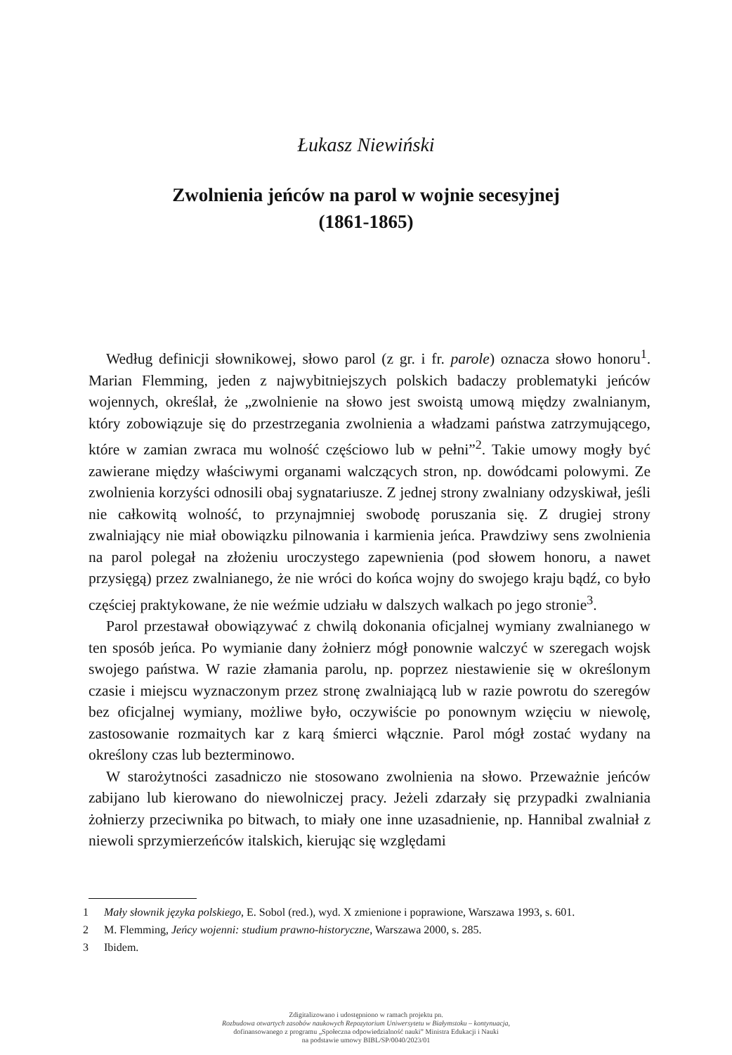Łukasz Niewiński
Zwolnienia jeńców na parol w wojnie secesyjnej
(1861-1865)
Według definicji słownikowej, słowo parol (z gr. i fr. parole) oznacza słowo honoru<sup>1</sup>. Marian Flemming, jeden z najwybitniejszych polskich badaczy problematyki jeńców wojennych, określał, że „zwolnienie na słowo jest swoistą umową między zwalnianym, który zobowiązuje się do przestrzegania zwolnienia a władzami państwa zatrzymującego, które w zamian zwraca mu wolność częściowo lub w pełni”<sup>2</sup>. Takie umowy mogły być zawierane między właściwymi organami walczących stron, np. dowódcami polowymi. Ze zwolnienia korzyści odnosili obaj sygnatariusze. Z jednej strony zwalniany odzyskiwał, jeśli nie całkowitą wolność, to przynajmniej swobodę poruszania się. Z drugiej strony zwalniający nie miał obowiązku pilnowania i karmienia jeńca. Prawdziwy sens zwolnienia na parol polegał na złożeniu uroczystego zapewnienia (pod słowem honoru, a nawet przysięgą) przez zwalnianego, że nie wróci do końca wojny do swojego kraju bądź, co było częściej praktykowane, że nie weźmie udziału w dalszych walkach po jego stronie<sup>3</sup>.
Parol przestawał obowiązywać z chwilą dokonania oficjalnej wymiany zwalnianego w ten sposób jeńca. Po wymianie dany żołnierz mógł ponownie walczyć w szeregach wojsk swojego państwa. W razie złamania parolu, np. poprzez niestawienie się w określonym czasie i miejscu wyznaczonym przez stronę zwalniającą lub w razie powrotu do szeregów bez oficjalnej wymiany, możliwe było, oczywiście po ponownym wzięciu w niewolę, zastosowanie rozmaitych kar z karą śmierci włącznie. Parol mógł zostać wydany na określony czas lub bezterminowo.
W starożytności zasadniczo nie stosowano zwolnienia na słowo. Przeważnie jeńców zabijano lub kierowano do niewolniczej pracy. Jeżeli zdarzały się przypadki zwalniania żołnierzy przeciwnika po bitwach, to miały one inne uzasadnienie, np. Hannibal zwalniał z niewoli sprzymierzeńców italskich, kierując się względami
1 Mały słownik języka polskiego, E. Sobol (red.), wyd. X zmienione i poprawione, Warszawa 1993, s. 601.
2 M. Flemming, Jeńcy wojenni: studium prawno-historyczne, Warszawa 2000, s. 285.
3 Ibidem.
Zdigitalizowano i udostępniono w ramach projektu pn.
Rozbudowa otwartych zasobów naukowych Repozytorium Uniwersytetu w Białymstoku – kontynuacja,
dofinansowanego z programu „Społeczna odpowiedzialność nauki” Ministra Edukacji i Nauki
na podstawie umowy BIBL/SP/0040/2023/01